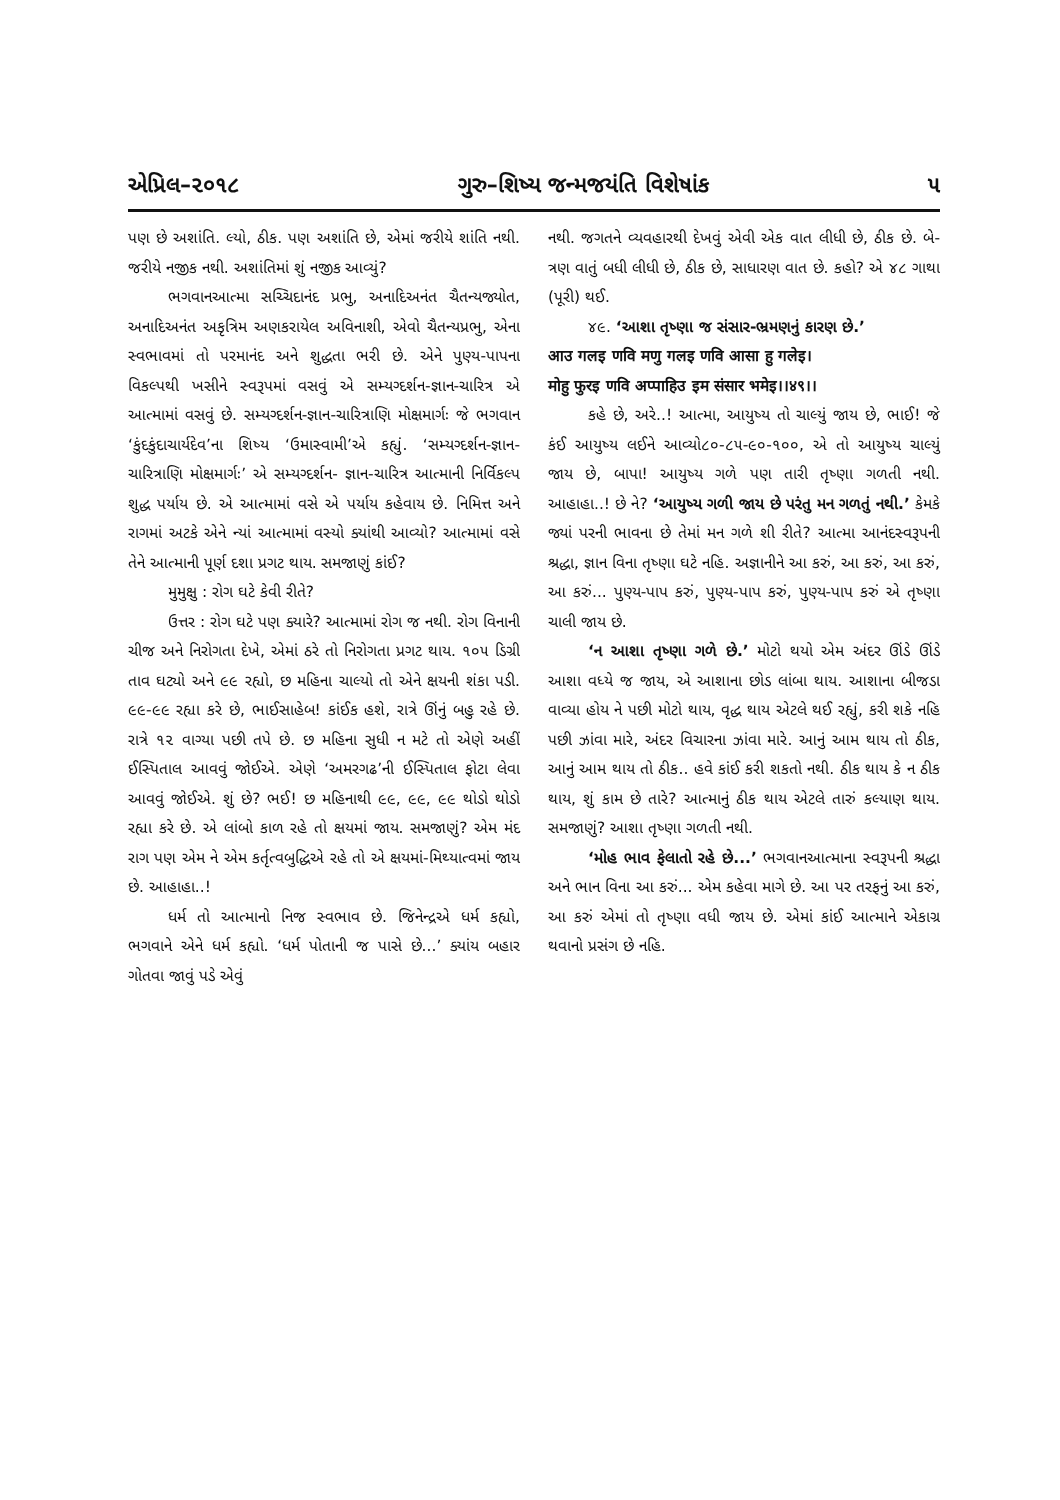એપ્રિલ–૨૦૧૮ ગુરુ–શિષ્ય જન્મજયંતિ વિશેષાંક ૫
પણ છે અશાંતિ. લ્યો, ઠીક. પણ અશાંતિ છે, એમાં જરીયે શાંતિ નથી. જરીયે નજીક નથી. અશાંતિમાં શું નજીક આવ્યું?
ભગવાનઆત્મા સચ્ચિદાનંદ પ્રભુ, અનાદિઅનંત ચૈતન્યજ્યોત, અનાદિઅનંત અકૃત્રિમ અણકરાયેલ અવિનાશી, એવો ચૈતન્યપ્રભુ, એના સ્વભાવમાં તો પરમાનંદ અને શુદ્ધતા ભરી છે. એને પુણ્ય-પાપના વિકલ્પથી ખસીને સ્વરૂપમાં વસવું એ સમ્યગ્દર્શન-જ્ઞાન-ચારિત્ર એ આત્મામાં વસવું છે. સમ્યગ્દર્શન-જ્ઞાન-ચારિત્રાણિ મોક્ષમાર્ગઃ જે ભગવાન ‘કુંદકુંદાચાર્યદેવ’ના શિષ્ય ‘ઉમાસ્વામી’એ કહ્યું. ‘સમ્યગ્દર્શન-જ્ઞાન-ચારિત્રાણિ મોક્ષમાર્ગઃ’ એ સમ્યગ્દર્શન- જ્ઞાન-ચારિત્ર આત્માની નિર્વિકલ્પ શુદ્ધ પર્યાય છે. એ આત્મામાં વસે એ પર્યાય કહેવાય છે. નિમિત્ત અને રાગમાં અટકે એને ન્યાં આત્મામાં વસ્યો ક્યાંથી આવ્યો? આત્મામાં વસે તેને આત્માની પૂર્ણ દશા પ્રગટ થાય. સમજાણું કાંઈ?
મુમુક્ષુ : રોગ ઘટે કેવી રીતે?
ઉત્તર : રોગ ઘટે પણ ક્યારે? આત્મામાં રોગ જ નથી. રોગ વિનાની ચીજ અને નિરોગતા દેખે, એમાં ઠરે તો નિરોગતા પ્રગટ થાય. ૧૦૫ ડિગ્રી તાવ ઘટ્યો અને ૯૯ રહ્યો, છ મહિના ચાલ્યો તો એને ક્ષયની શંકા પડી. ૯૯-૯૯ રહ્યા કરે છે, ભાઈસાહેબ! કાંઈક હશે, રાત્રે ઊંનું બહુ રહે છે. રાત્રે ૧૨ વાગ્યા પછી તપે છે. છ મહિના સુધી ન મટે તો એણે અહીં ઈસ્પિતાલ આવવું જોઈએ. એણે ‘અમરગઢ’ની ઈસ્પિતાલ ફોટા લેવા આવવું જોઈએ. શું છે? ભઈ! છ મહિનાથી ૯૯, ૯૯, ૯૯ થોડો થોડો રહ્યા કરે છે. એ લાંબો કાળ રહે તો ક્ષયમાં જાય. સમજાણું? એમ મંદ રાગ પણ એમ ને એમ કર્તૃત્વબુદ્ધિએ રહે તો એ ક્ષયમાં-મિથ્યાત્વમાં જાય છે. આહાહા..!
ધર્મ તો આત્માનો નિજ સ્વભાવ છે. જિનેન્દ્રએ ધર્મ કહ્યો, ભગવાને એને ધર્મ કહ્યો. ‘ધર્મ પોતાની જ પાસે છે...’ ક્યાંય બહાર ગોતવા જાવું પડે એવું
નથી. જગતને વ્યવહારથી દેખવું એવી એક વાત લીધી છે, ઠીક છે. બે-ત્રણ વાતું બધી લીધી છે, ઠીક છે, સાધારણ વાત છે. કહો? એ ૪૮ ગાથા (પૂરી) થઈ.
૪૯. ‘આશા તૃષ્ણા જ સંસાર-ભ્રમણનું કારણ છે.’
आउ गलइ णवि मणु गलइ णवि आसा हु गलेइ।
मोहु फुरइ णवि अप्पाहिउ इम संसार भमेइ।।४९।।
કહે છે, અરે..! આત્મા, આયુષ્ય તો ચાલ્યું જાય છે, ભાઈ! જે કંઈ આયુષ્ય લઈને આવ્યો૮૦-૮૫-૯૦-૧૦૦, એ તો આયુષ્ય ચાલ્યું જાય છે, બાપા! આયુષ્ય ગળે પણ તારી તૃષ્ણા ગળતી નથી. આહાહા..! છે ને? ‘આયુષ્ય ગળી જાય છે પરંતુ મન ગળતું નથી.’ કેમકે જ્યાં પરની ભાવના છે તેમાં મન ગળે શી રીતે? આત્મા આનંદસ્વરૂપની શ્રદ્ધા, જ્ઞાન વિના તૃષ્ણા ઘટે નહિ. અજ્ઞાનીને આ કરું, આ કરું, આ કરું, આ કરું... પુણ્ય-પાપ કરું, પુણ્ય-પાપ કરું, પુણ્ય-પાપ કરું એ તૃષ્ણા ચાલી જાય છે.
‘ન આશા તૃષ્ણા ગળે છે.’ મોટો થયો એમ અંદર ઊંડે ઊંડે આશા વધ્યે જ જાય, એ આશાના છોડ લાંબા થાય. આશાના બીજડા વાવ્યા હોય ને પછી મોટો થાય, વૃદ્ધ થાય એટલે થઈ રહ્યું, કરી શકે નહિ પછી ઝાંવા મારે, અંદર વિચારના ઝાંવા મારે. આનું આમ થાય તો ઠીક, આનું આમ થાય તો ઠીક.. હવે કાંઈ કરી શકતો નથી. ઠીક થાય કે ન ઠીક થાય, શું કામ છે તારે? આત્માનું ઠીક થાય એટલે તારું કલ્યાણ થાય. સમજાણું? આશા તૃષ્ણા ગળતી નથી.
‘મોહ ભાવ ફેલાતો રહે છે...’ ભગવાનઆત્માના સ્વરૂપની શ્રદ્ધા અને ભાન વિના આ કરું... એમ કહેવા માગે છે. આ પર તરફનું આ કરું, આ કરું એમાં તો તૃષ્ણા વધી જાય છે. એમાં કાંઈ આત્માને એકાગ્ર થવાનો પ્રસંગ છે નહિ.